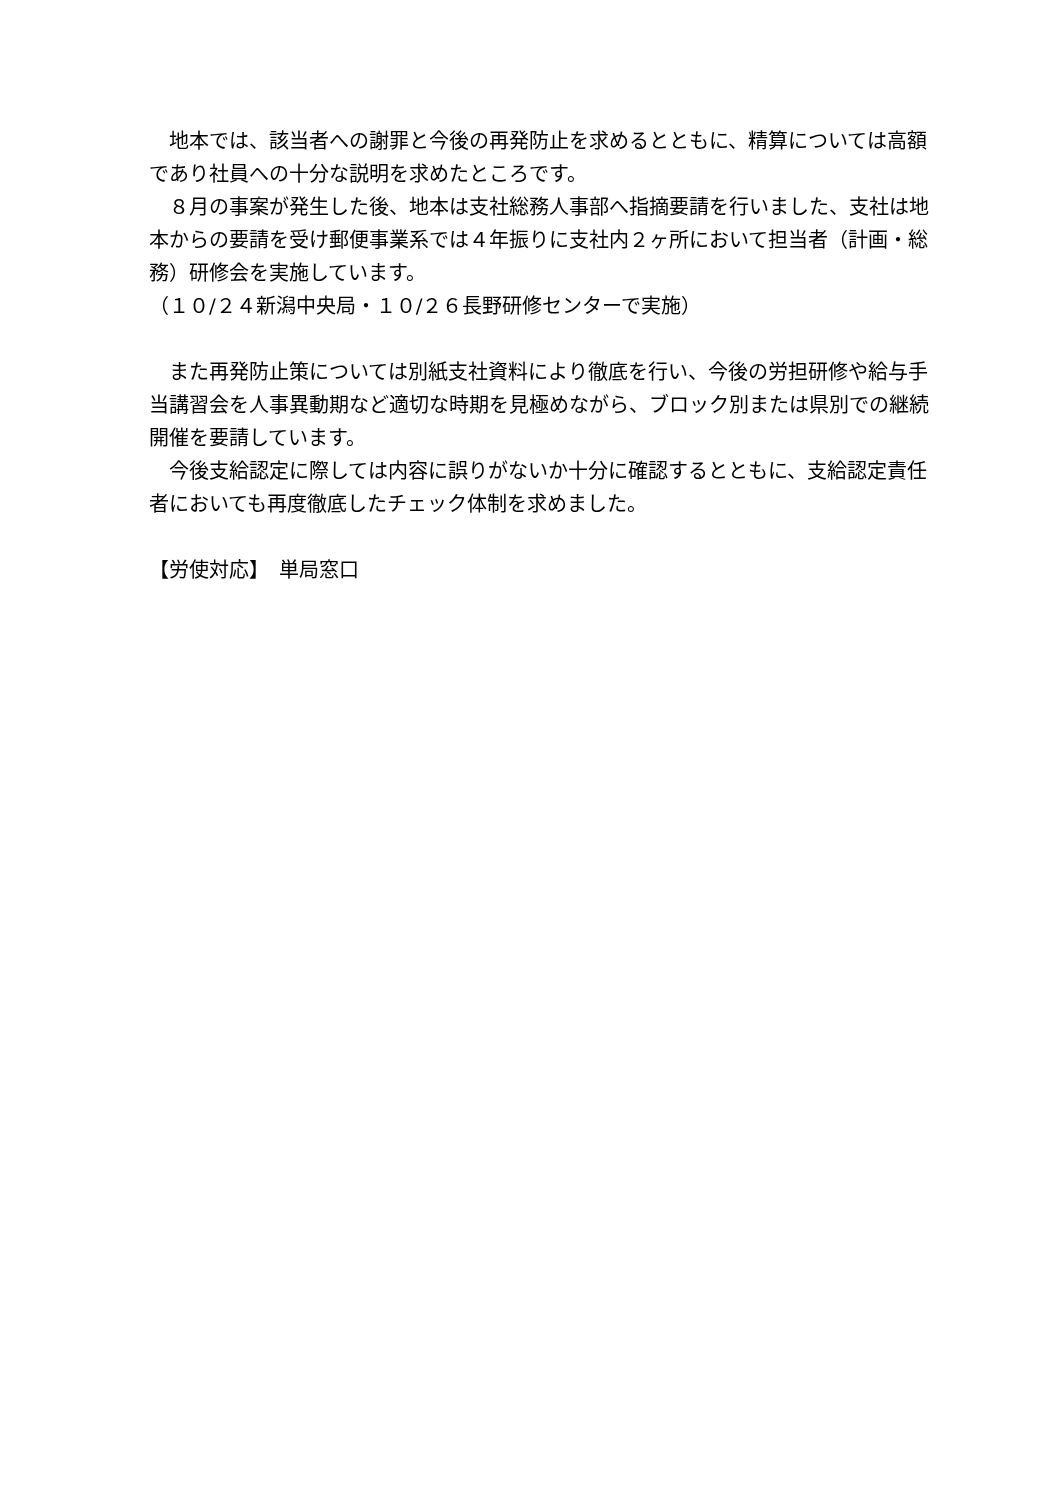地本では、該当者への謝罪と今後の再発防止を求めるとともに、精算については高額であり社員への十分な説明を求めたところです。
　８月の事案が発生した後、地本は支社総務人事部へ指摘要請を行いました、支社は地本からの要請を受け郵便事業系では４年振りに支社内２ヶ所において担当者（計画・総務）研修会を実施しています。
（１０/２４新潟中央局・１０/２６長野研修センターで実施）
　また再発防止策については別紙支社資料により徹底を行い、今後の労担研修や給与手当講習会を人事異動期など適切な時期を見極めながら、ブロック別または県別での継続開催を要請しています。
　今後支給認定に際しては内容に誤りがないか十分に確認するとともに、支給認定責任者においても再度徹底したチェック体制を求めました。
【労使対応】　単局窓口